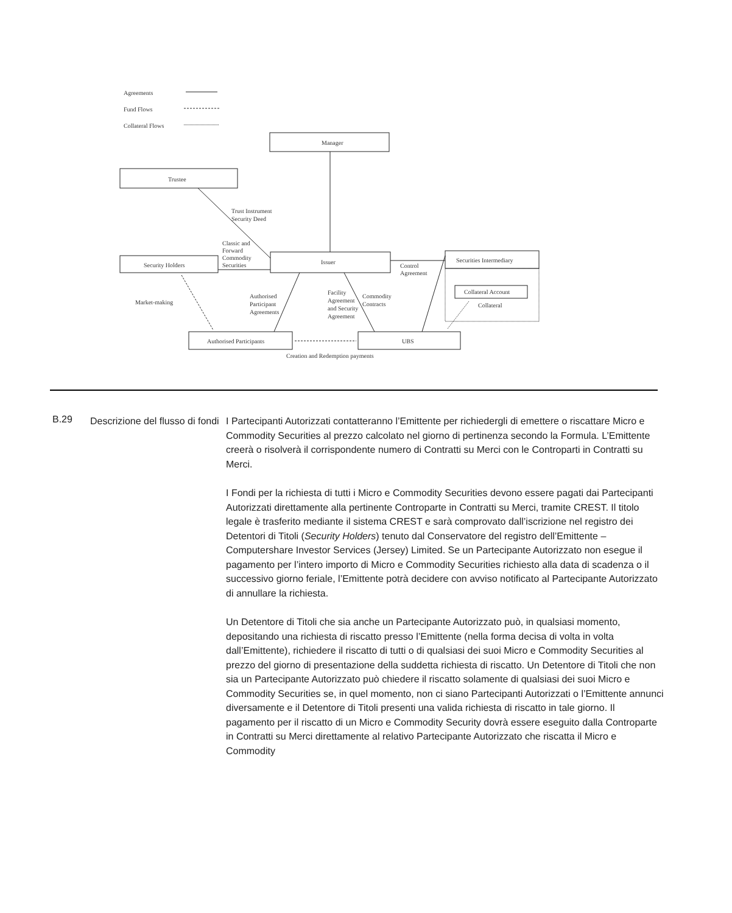Agreements
Fund Flows
Collateral Flows
Manager
Trustee
Trust Instrument
Security Deed
Classic and
Forward
Commodity
Securities
Security Holders
Issuer
Control
Agreement
Securities Intermediary
Collateral Account
Collateral
Market-making
Authorised
Participant
Agreements
Facility
Agreement
and Security
Agreement
Commodity
Contracts
Authorised Participants
UBS
Creation and Redemption payments
B.29
Descrizione del flusso di fondi
I Partecipanti Autorizzati contatteranno l’Emittente per richiedergli di emettere o riscattare Micro e Commodity Securities al prezzo calcolato nel giorno di pertinenza secondo la Formula. L’Emittente creerà o risolverà il corrispondente numero di Contratti su Merci con le Controparti in Contratti su Merci.
I Fondi per la richiesta di tutti i Micro e Commodity Securities devono essere pagati dai Partecipanti Autorizzati direttamente alla pertinente Controparte in Contratti su Merci, tramite CREST. Il titolo legale è trasferito mediante il sistema CREST e sarà comprovato dall’iscrizione nel registro dei Detentori di Titoli (Security Holders) tenuto dal Conservatore del registro dell’Emittente – Computershare Investor Services (Jersey) Limited. Se un Partecipante Autorizzato non esegue il pagamento per l’intero importo di Micro e Commodity Securities richiesto alla data di scadenza o il successivo giorno feriale, l’Emittente potrà decidere con avviso notificato al Partecipante Autorizzato di annullare la richiesta.
Un Detentore di Titoli che sia anche un Partecipante Autorizzato può, in qualsiasi momento, depositando una richiesta di riscatto presso l’Emittente (nella forma decisa di volta in volta dall’Emittente), richiedere il riscatto di tutti o di qualsiasi dei suoi Micro e Commodity Securities al prezzo del giorno di presentazione della suddetta richiesta di riscatto. Un Detentore di Titoli che non sia un Partecipante Autorizzato può chiedere il riscatto solamente di qualsiasi dei suoi Micro e Commodity Securities se, in quel momento, non ci siano Partecipanti Autorizzati o l’Emittente annunci diversamente e il Detentore di Titoli presenti una valida richiesta di riscatto in tale giorno. Il pagamento per il riscatto di un Micro e Commodity Security dovrà essere eseguito dalla Controparte in Contratti su Merci direttamente al relativo Partecipante Autorizzato che riscatta il Micro e Commodity